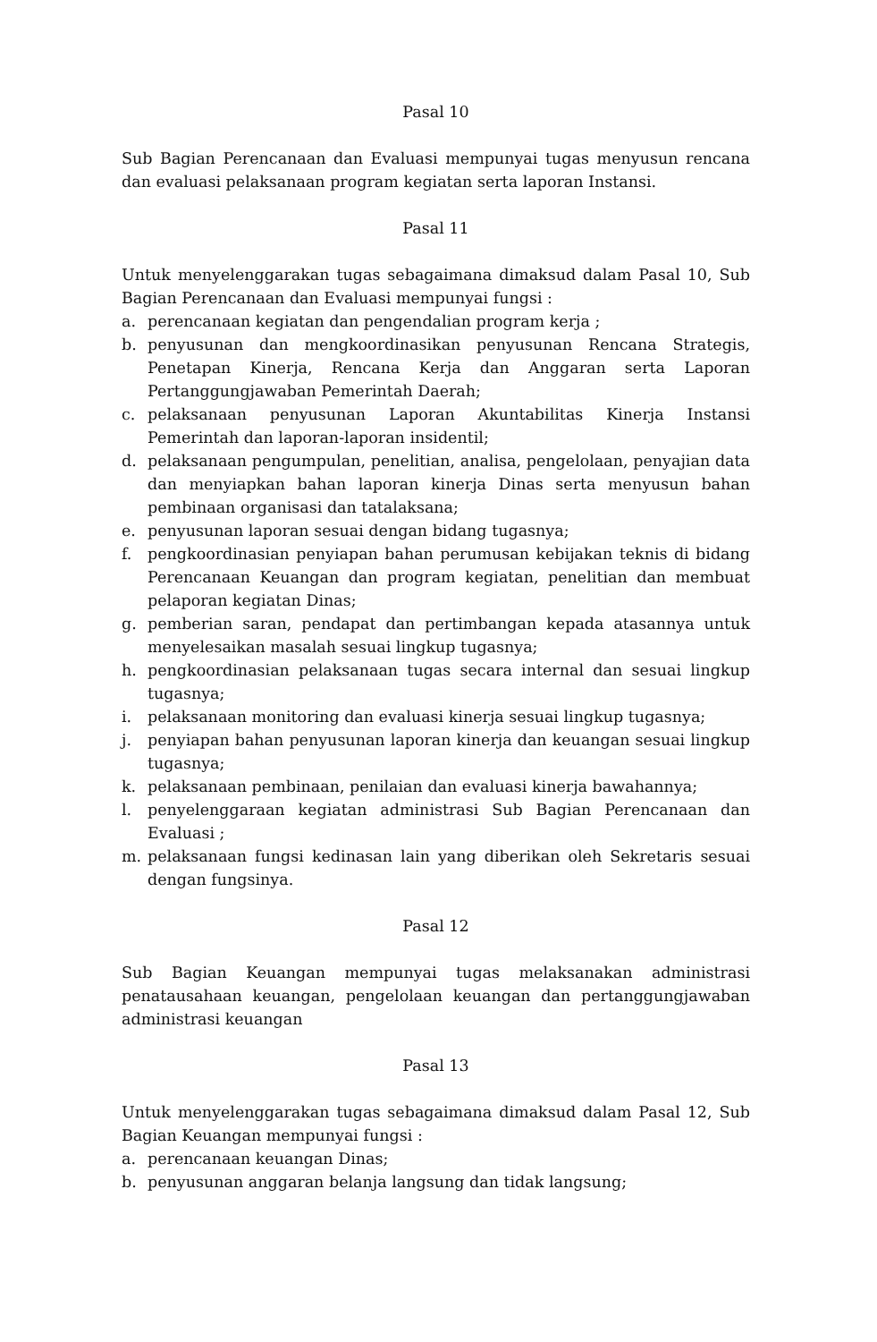Pasal 10
Sub Bagian Perencanaan dan Evaluasi mempunyai tugas menyusun rencana dan evaluasi pelaksanaan program kegiatan serta laporan Instansi.
Pasal 11
Untuk menyelenggarakan tugas sebagaimana dimaksud dalam Pasal 10, Sub Bagian Perencanaan dan Evaluasi mempunyai fungsi :
a. perencanaan kegiatan dan pengendalian program kerja ;
b. penyusunan dan mengkoordinasikan penyusunan Rencana Strategis, Penetapan Kinerja, Rencana Kerja dan Anggaran serta Laporan Pertanggungjawaban Pemerintah Daerah;
c. pelaksanaan penyusunan Laporan Akuntabilitas Kinerja Instansi Pemerintah dan laporan-laporan insidentil;
d. pelaksanaan pengumpulan, penelitian, analisa, pengelolaan, penyajian data dan menyiapkan bahan laporan kinerja Dinas serta menyusun bahan pembinaan organisasi dan tatalaksana;
e. penyusunan laporan sesuai dengan bidang tugasnya;
f. pengkoordinasian penyiapan bahan perumusan kebijakan teknis di bidang Perencanaan Keuangan dan program kegiatan, penelitian dan membuat pelaporan kegiatan Dinas;
g. pemberian saran, pendapat dan pertimbangan kepada atasannya untuk menyelesaikan masalah sesuai lingkup tugasnya;
h. pengkoordinasian pelaksanaan tugas secara internal dan sesuai lingkup tugasnya;
i. pelaksanaan monitoring dan evaluasi kinerja sesuai lingkup tugasnya;
j. penyiapan bahan penyusunan laporan kinerja dan keuangan sesuai lingkup tugasnya;
k. pelaksanaan pembinaan, penilaian dan evaluasi kinerja bawahannya;
l. penyelenggaraan kegiatan administrasi Sub Bagian Perencanaan dan Evaluasi ;
m. pelaksanaan fungsi kedinasan lain yang diberikan oleh Sekretaris sesuai dengan fungsinya.
Pasal 12
Sub Bagian Keuangan mempunyai tugas melaksanakan administrasi penatausahaan keuangan, pengelolaan keuangan dan pertanggungjawaban administrasi keuangan
Pasal 13
Untuk menyelenggarakan tugas sebagaimana dimaksud dalam Pasal 12, Sub Bagian Keuangan mempunyai fungsi :
a. perencanaan keuangan Dinas;
b. penyusunan anggaran belanja langsung dan tidak langsung;